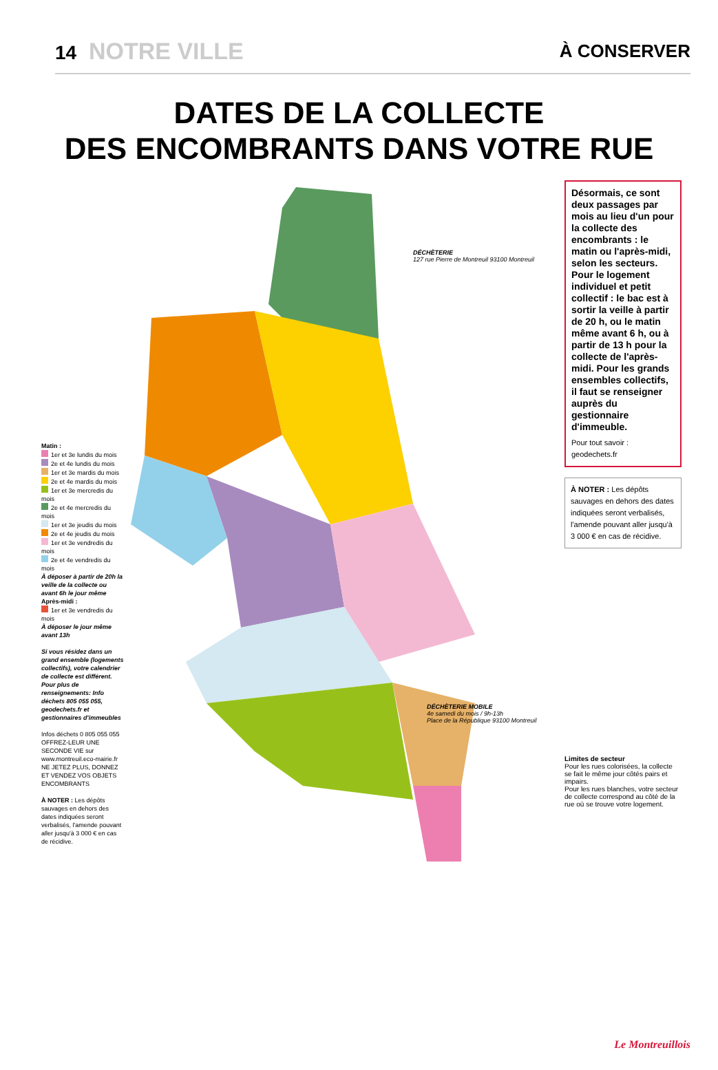14 NOTRE VILLE
À CONSERVER
DATES DE LA COLLECTE
DES ENCOMBRANTS DANS VOTRE RUE
Matin :
1er et 3e lundis du mois
2e et 4e lundis du mois
1er et 3e mardis du mois
2e et 4e mardis du mois
1er et 3e mercredis du mois
2e et 4e mercredis du mois
1er et 3e jeudis du mois
2e et 4e jeudis du mois
1er et 3e vendredis du mois
2e et 4e vendredis du mois
À déposer à partir de 20h la veille de la collecte ou avant 6h le jour même
Après-midi :
1er et 3e vendredis du mois
À déposer le jour même avant 13h
Si vous résidez dans un grand ensemble (logements collectifs), votre calendrier de collecte est différent. Pour plus de renseignements: Info déchets 805 055 055, geodechets.fr et gestionnaires d'immeubles
Infos déchets 0 805 055 055
OFFREZ-LEUR UNE SECONDE VIE sur www.montreuil.eco-mairie.fr
NE JETEZ PLUS, DONNEZ ET VENDEZ VOS OBJETS ENCOMBRANTS
À NOTER : Les dépôts sauvages en dehors des dates indiquées seront verbalisés, l'amende pouvant aller jusqu'à 3 000 € en cas de récidive.
DÉCHÈTERIE
127 rue Pierre de Montreuil 93100 Montreuil
DÉCHÈTERIE MOBILE
4e samedi du mois / 9h-13h
Place de la République 93100 Montreuil
Désormais, ce sont deux passages par mois au lieu d'un pour la collecte des encombrants : le matin ou l'après-midi, selon les secteurs. Pour le logement individuel et petit collectif : le bac est à sortir la veille à partir de 20 h, ou le matin même avant 6 h, ou à partir de 13 h pour la collecte de l'après-midi. Pour les grands ensembles collectifs, il faut se renseigner auprès du gestionnaire d'immeuble.
Pour tout savoir : geodechets.fr
À NOTER : Les dépôts sauvages en dehors des dates indiquées seront verbalisés, l'amende pouvant aller jusqu'à 3 000 € en cas de récidive.
Limites de secteur
Pour les rues colorisées, la collecte se fait le même jour côtés pairs et impairs.
Pour les rues blanches, votre secteur de collecte correspond au côté de la rue où se trouve votre logement.
Le Montreuillois